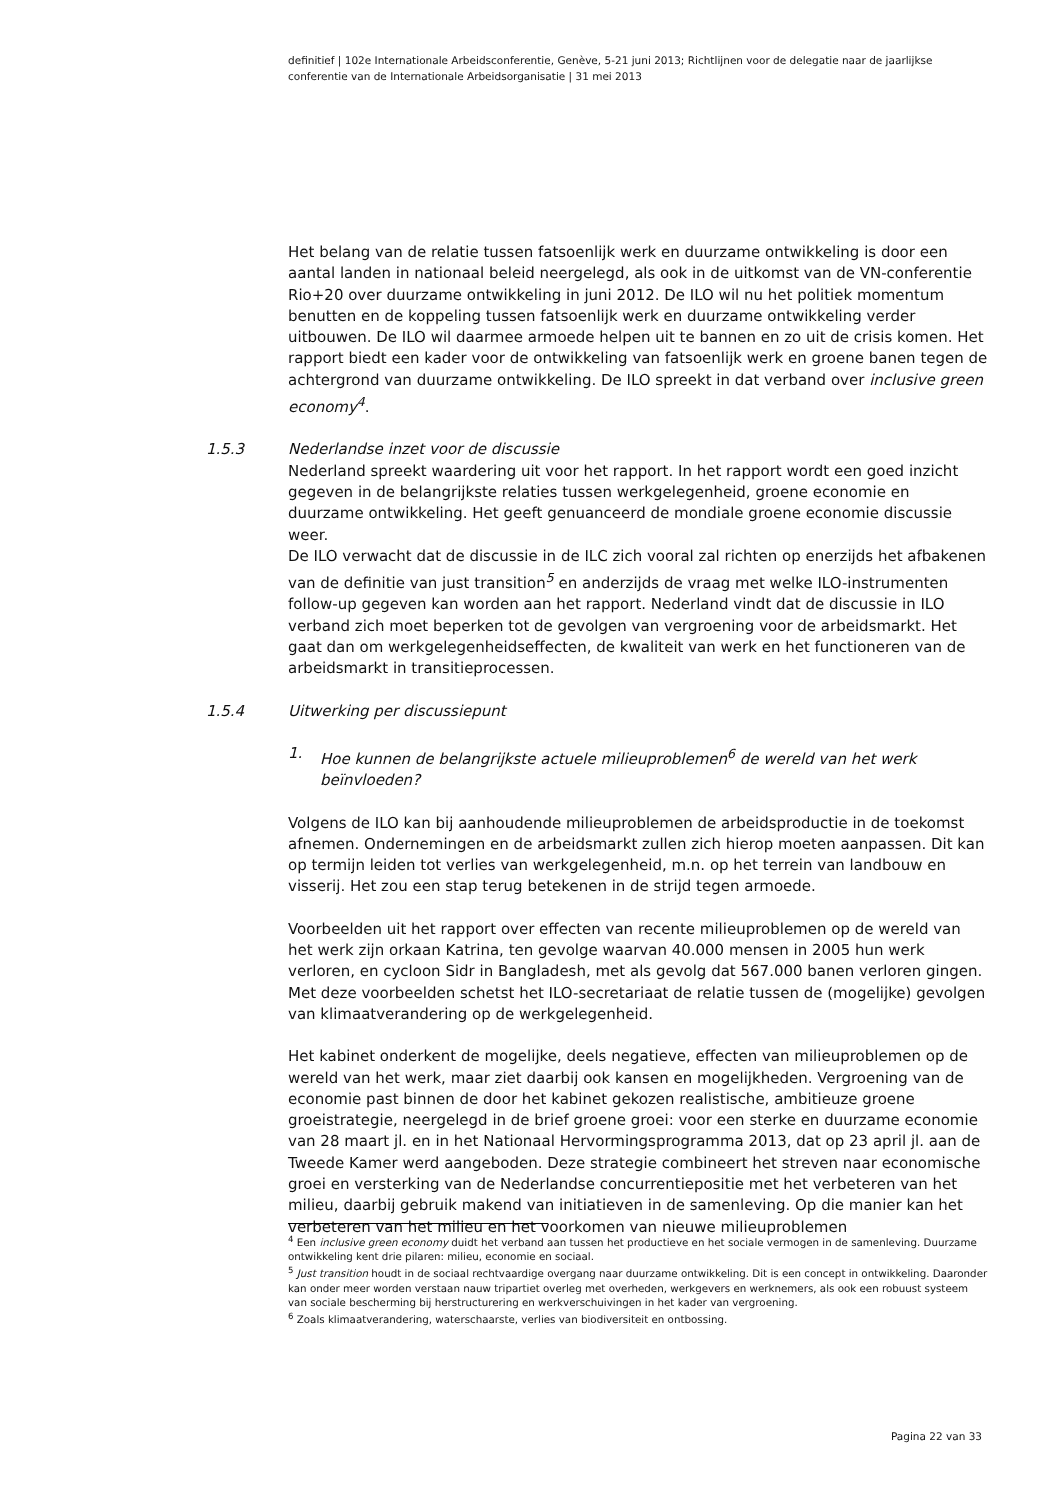definitief | 102e Internationale Arbeidsconferentie, Genève, 5-21 juni 2013; Richtlijnen voor de delegatie naar de jaarlijkse conferentie van de Internationale Arbeidsorganisatie | 31 mei 2013
Het belang van de relatie tussen fatsoenlijk werk en duurzame ontwikkeling is door een aantal landen in nationaal beleid neergelegd, als ook in de uitkomst van de VN-conferentie Rio+20 over duurzame ontwikkeling in juni 2012. De ILO wil nu het politiek momentum benutten en de koppeling tussen fatsoenlijk werk en duurzame ontwikkeling verder uitbouwen. De ILO wil daarmee armoede helpen uit te bannen en zo uit de crisis komen. Het rapport biedt een kader voor de ontwikkeling van fatsoenlijk werk en groene banen tegen de achtergrond van duurzame ontwikkeling. De ILO spreekt in dat verband over inclusive green economy<sup>4</sup>.
1.5.3 Nederlandse inzet voor de discussie
Nederland spreekt waardering uit voor het rapport. In het rapport wordt een goed inzicht gegeven in de belangrijkste relaties tussen werkgelegenheid, groene economie en duurzame ontwikkeling. Het geeft genuanceerd de mondiale groene economie discussie weer.
De ILO verwacht dat de discussie in de ILC zich vooral zal richten op enerzijds het afbakenen van de definitie van just transition<sup>5</sup> en anderzijds de vraag met welke ILO-instrumenten follow-up gegeven kan worden aan het rapport. Nederland vindt dat de discussie in ILO verband zich moet beperken tot de gevolgen van vergroening voor de arbeidsmarkt. Het gaat dan om werkgelegenheidseffecten, de kwaliteit van werk en het functioneren van de arbeidsmarkt in transitieprocessen.
1.5.4 Uitwerking per discussiepunt
1. Hoe kunnen de belangrijkste actuele milieuproblemen<sup>6</sup> de wereld van het werk beïnvloeden?
Volgens de ILO kan bij aanhoudende milieuproblemen de arbeidsproductie in de toekomst afnemen. Ondernemingen en de arbeidsmarkt zullen zich hierop moeten aanpassen. Dit kan op termijn leiden tot verlies van werkgelegenheid, m.n. op het terrein van landbouw en visserij. Het zou een stap terug betekenen in de strijd tegen armoede.
Voorbeelden uit het rapport over effecten van recente milieuproblemen op de wereld van het werk zijn orkaan Katrina, ten gevolge waarvan 40.000 mensen in 2005 hun werk verloren, en cycloon Sidr in Bangladesh, met als gevolg dat 567.000 banen verloren gingen. Met deze voorbeelden schetst het ILO-secretariaat de relatie tussen de (mogelijke) gevolgen van klimaatverandering op de werkgelegenheid.
Het kabinet onderkent de mogelijke, deels negatieve, effecten van milieuproblemen op de wereld van het werk, maar ziet daarbij ook kansen en mogelijkheden. Vergroening van de economie past binnen de door het kabinet gekozen realistische, ambitieuze groene groeistrategie, neergelegd in de brief groene groei: voor een sterke en duurzame economie van 28 maart jl. en in het Nationaal Hervormingsprogramma 2013, dat op 23 april jl. aan de Tweede Kamer werd aangeboden. Deze strategie combineert het streven naar economische groei en versterking van de Nederlandse concurrentiepositie met het verbeteren van het milieu, daarbij gebruik makend van initiatieven in de samenleving. Op die manier kan het verbeteren van het milieu en het voorkomen van nieuwe milieuproblemen
<sup>4</sup> Een inclusive green economy duidt het verband aan tussen het productieve en het sociale vermogen in de samenleving. Duurzame ontwikkeling kent drie pilaren: milieu, economie en sociaal.
<sup>5</sup> Just transition houdt in de sociaal rechtvaardige overgang naar duurzame ontwikkeling. Dit is een concept in ontwikkeling. Daaronder kan onder meer worden verstaan nauw tripartiet overleg met overheden, werkgevers en werknemers, als ook een robuust systeem van sociale bescherming bij herstructurering en werkverschuivingen in het kader van vergroening.
<sup>6</sup> Zoals klimaatverandering, waterschaarste, verlies van biodiversiteit en ontbossing.
Pagina 22 van 33